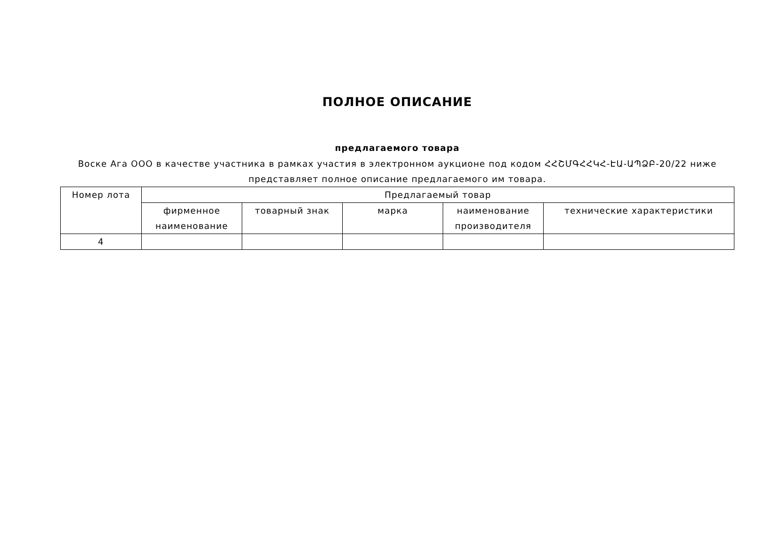ПОЛНОЕ ОПИСАНИЕ
предлагаемого товара
Воске Ага ООО в качестве участника в рамках участия в электронном аукционе под кодом ՀՀՇՄԳՀՀԿՀ-ԷԱ-ԱՊՁԲ-20/22 ниже представляет полное описание предлагаемого им товара.
| Номер лота | Предлагаемый товар | | | | |
| --- | --- | --- | --- | --- | --- |
| | фирменное наименование | товарный знак | марка | наименование производителя | технические характеристики |
| 4 | | | | | |